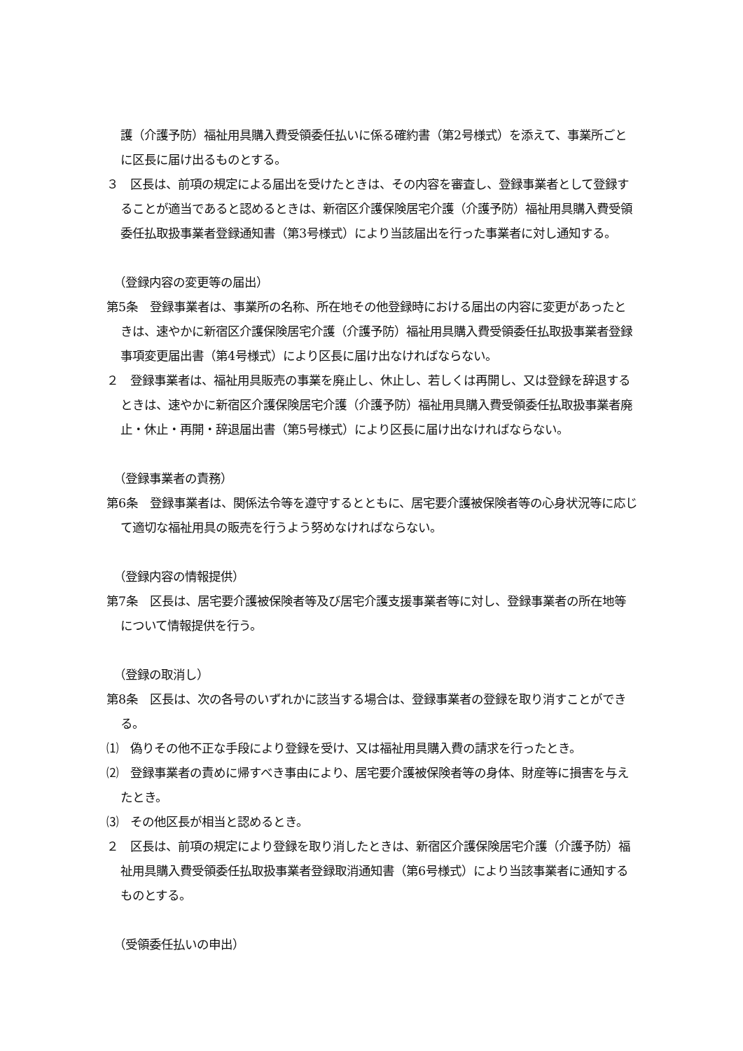護（介護予防）福祉用具購入費受領委任払いに係る確約書（第2号様式）を添えて、事業所ごとに区長に届け出るものとする。
３　区長は、前項の規定による届出を受けたときは、その内容を審査し、登録事業者として登録することが適当であると認めるときは、新宿区介護保険居宅介護（介護予防）福祉用具購入費受領委任払取扱事業者登録通知書（第3号様式）により当該届出を行った事業者に対し通知する。
（登録内容の変更等の届出）
第5条　登録事業者は、事業所の名称、所在地その他登録時における届出の内容に変更があったときは、速やかに新宿区介護保険居宅介護（介護予防）福祉用具購入費受領委任払取扱事業者登録事項変更届出書（第4号様式）により区長に届け出なければならない。
２　登録事業者は、福祉用具販売の事業を廃止し、休止し、若しくは再開し、又は登録を辞退するときは、速やかに新宿区介護保険居宅介護（介護予防）福祉用具購入費受領委任払取扱事業者廃止・休止・再開・辞退届出書（第5号様式）により区長に届け出なければならない。
（登録事業者の責務）
第6条　登録事業者は、関係法令等を遵守するとともに、居宅要介護被保険者等の心身状況等に応じて適切な福祉用具の販売を行うよう努めなければならない。
（登録内容の情報提供）
第7条　区長は、居宅要介護被保険者等及び居宅介護支援事業者等に対し、登録事業者の所在地等について情報提供を行う。
（登録の取消し）
第8条　区長は、次の各号のいずれかに該当する場合は、登録事業者の登録を取り消すことができる。
⑴　偽りその他不正な手段により登録を受け、又は福祉用具購入費の請求を行ったとき。
⑵　登録事業者の責めに帰すべき事由により、居宅要介護被保険者等の身体、財産等に損害を与えたとき。
⑶　その他区長が相当と認めるとき。
２　区長は、前項の規定により登録を取り消したときは、新宿区介護保険居宅介護（介護予防）福祉用具購入費受領委任払取扱事業者登録取消通知書（第6号様式）により当該事業者に通知するものとする。
（受領委任払いの申出）